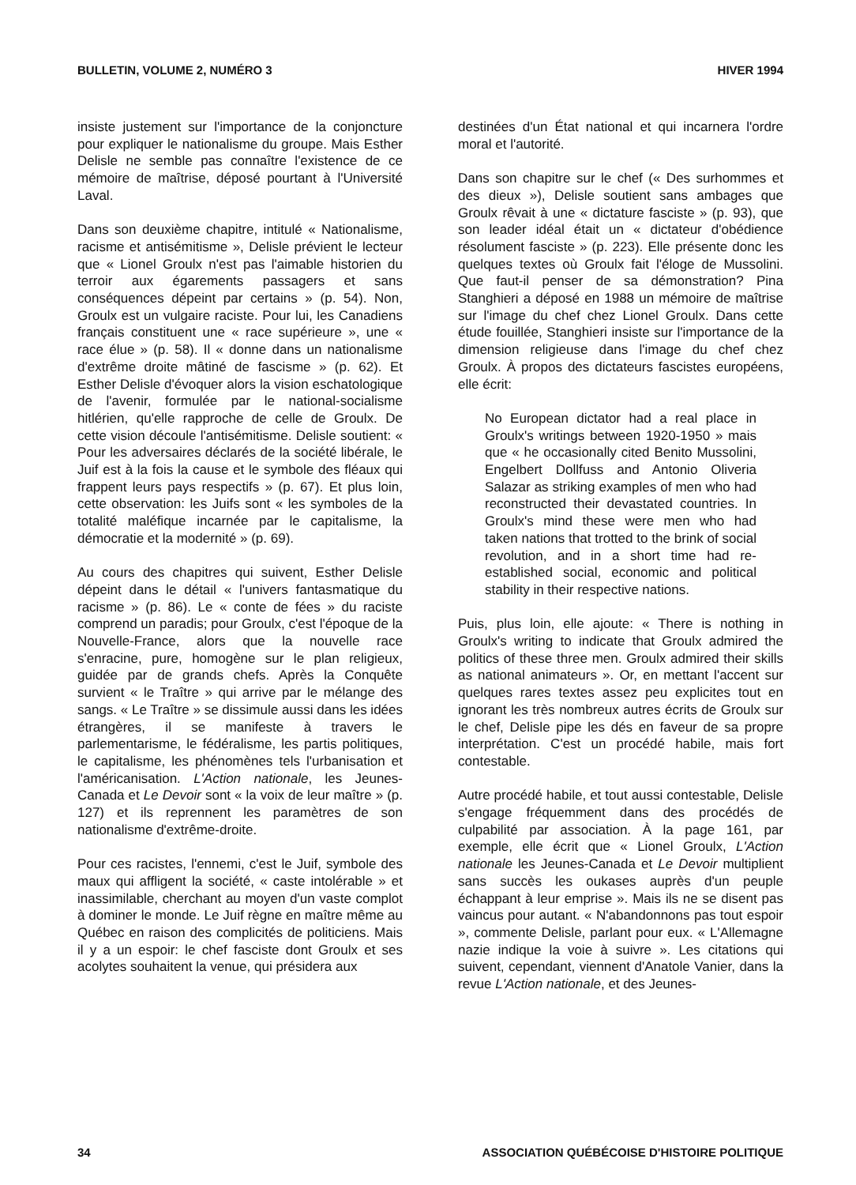BULLETIN, VOLUME 2, NUMÉRO 3 HIVER 1994
insiste justement sur l'importance de la conjoncture pour expliquer le nationalisme du groupe. Mais Esther Delisle ne semble pas connaître l'existence de ce mémoire de maîtrise, déposé pourtant à l'Université Laval.
Dans son deuxième chapitre, intitulé « Nationalisme, racisme et antisémitisme », Delisle prévient le lecteur que « Lionel Groulx n'est pas l'aimable historien du terroir aux égarements passagers et sans conséquences dépeint par certains » (p. 54). Non, Groulx est un vulgaire raciste. Pour lui, les Canadiens français constituent une « race supérieure », une « race élue » (p. 58). Il « donne dans un nationalisme d'extrême droite mâtiné de fascisme » (p. 62). Et Esther Delisle d'évoquer alors la vision eschatologique de l'avenir, formulée par le national-socialisme hitlérien, qu'elle rapproche de celle de Groulx. De cette vision découle l'antisémitisme. Delisle soutient: « Pour les adversaires déclarés de la société libérale, le Juif est à la fois la cause et le symbole des fléaux qui frappent leurs pays respectifs » (p. 67). Et plus loin, cette observation: les Juifs sont « les symboles de la totalité maléfique incarnée par le capitalisme, la démocratie et la modernité » (p. 69).
Au cours des chapitres qui suivent, Esther Delisle dépeint dans le détail « l'univers fantasmatique du racisme » (p. 86). Le « conte de fées » du raciste comprend un paradis; pour Groulx, c'est l'époque de la Nouvelle-France, alors que la nouvelle race s'enracine, pure, homogène sur le plan religieux, guidée par de grands chefs. Après la Conquête survient « le Traître » qui arrive par le mélange des sangs. « Le Traître » se dissimule aussi dans les idées étrangères, il se manifeste à travers le parlementarisme, le fédéralisme, les partis politiques, le capitalisme, les phénomènes tels l'urbanisation et l'américanisation. L'Action nationale, les Jeunes-Canada et Le Devoir sont « la voix de leur maître » (p. 127) et ils reprennent les paramètres de son nationalisme d'extrême-droite.
Pour ces racistes, l'ennemi, c'est le Juif, symbole des maux qui affligent la société, « caste intolérable » et inassimilable, cherchant au moyen d'un vaste complot à dominer le monde. Le Juif règne en maître même au Québec en raison des complicités de politiciens. Mais il y a un espoir: le chef fasciste dont Groulx et ses acolytes souhaitent la venue, qui présidera aux
destinées d'un État national et qui incarnera l'ordre moral et l'autorité.
Dans son chapitre sur le chef (« Des surhommes et des dieux »), Delisle soutient sans ambages que Groulx rêvait à une « dictature fasciste » (p. 93), que son leader idéal était un « dictateur d'obédience résolument fasciste » (p. 223). Elle présente donc les quelques textes où Groulx fait l'éloge de Mussolini. Que faut-il penser de sa démonstration? Pina Stanghieri a déposé en 1988 un mémoire de maîtrise sur l'image du chef chez Lionel Groulx. Dans cette étude fouillée, Stanghieri insiste sur l'importance de la dimension religieuse dans l'image du chef chez Groulx. À propos des dictateurs fascistes européens, elle écrit:
No European dictator had a real place in Groulx's writings between 1920-1950 » mais que « he occasionally cited Benito Mussolini, Engelbert Dollfuss and Antonio Oliveria Salazar as striking examples of men who had reconstructed their devastated countries. In Groulx's mind these were men who had taken nations that trotted to the brink of social revolution, and in a short time had re-established social, economic and political stability in their respective nations.
Puis, plus loin, elle ajoute: « There is nothing in Groulx's writing to indicate that Groulx admired the politics of these three men. Groulx admired their skills as national animateurs ». Or, en mettant l'accent sur quelques rares textes assez peu explicites tout en ignorant les très nombreux autres écrits de Groulx sur le chef, Delisle pipe les dés en faveur de sa propre interprétation. C'est un procédé habile, mais fort contestable.
Autre procédé habile, et tout aussi contestable, Delisle s'engage fréquemment dans des procédés de culpabilité par association. À la page 161, par exemple, elle écrit que « Lionel Groulx, L'Action nationale les Jeunes-Canada et Le Devoir multiplient sans succès les oukases auprès d'un peuple échappant à leur emprise ». Mais ils ne se disent pas vaincus pour autant. « N'abandonnons pas tout espoir », commente Delisle, parlant pour eux. « L'Allemagne nazie indique la voie à suivre ». Les citations qui suivent, cependant, viennent d'Anatole Vanier, dans la revue L'Action nationale, et des Jeunes-
34 ASSOCIATION QUÉBÉCOISE D'HISTOIRE POLITIQUE